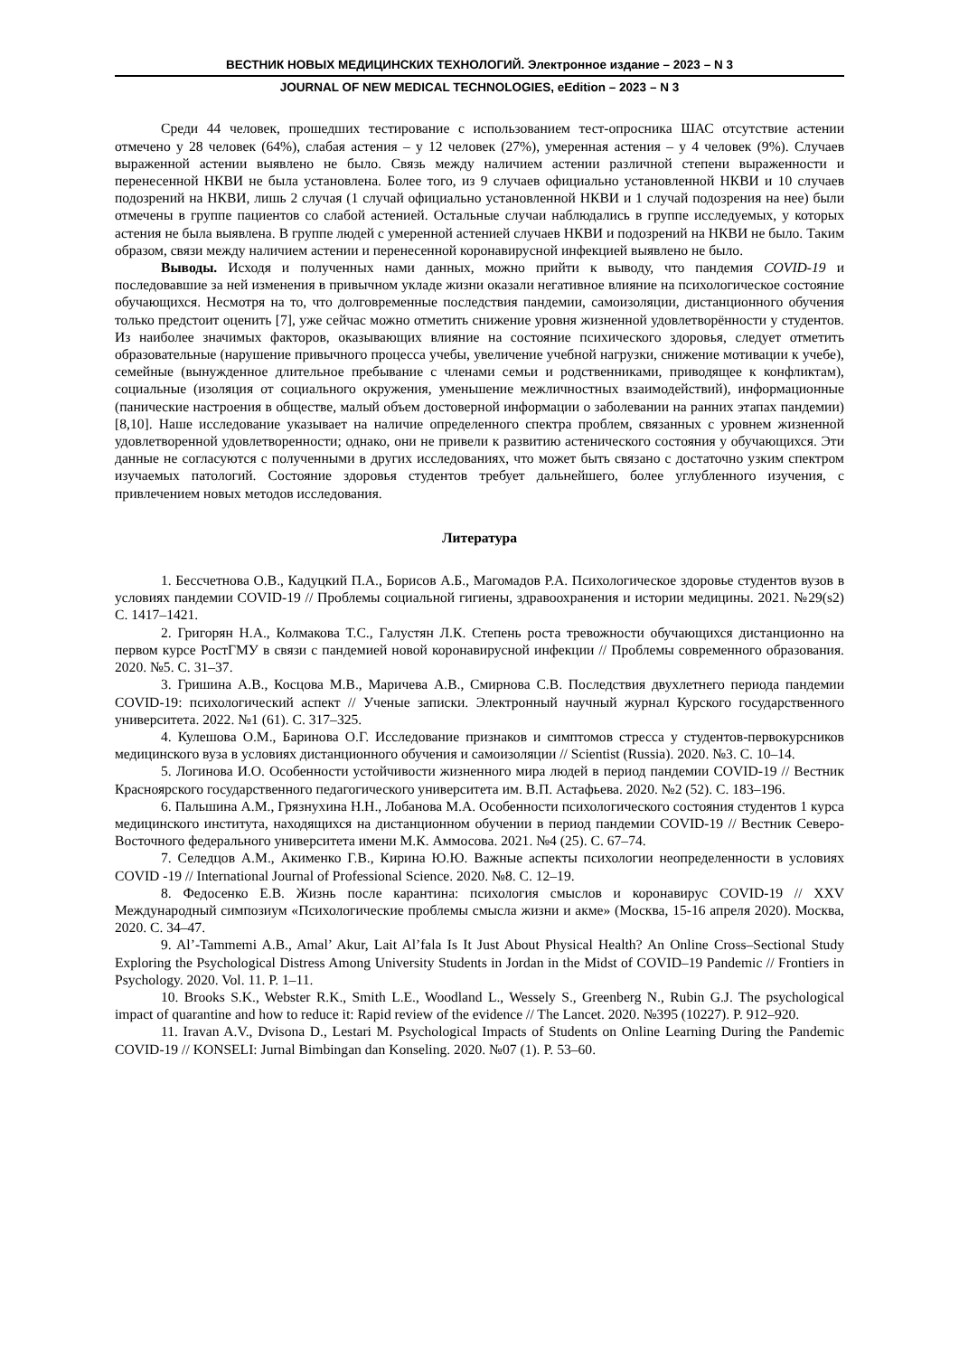ВЕСТНИК НОВЫХ МЕДИЦИНСКИХ ТЕХНОЛОГИЙ. Электронное издание – 2023 – N 3
JOURNAL OF NEW MEDICAL TECHNOLOGIES, eEdition – 2023 – N 3
Среди 44 человек, прошедших тестирование с использованием тест-опросника ШАС отсутствие астении отмечено у 28 человек (64%), слабая астения – у 12 человек (27%), умеренная астения – у 4 человек (9%). Случаев выраженной астении выявлено не было. Связь между наличием астении различной степени выраженности и перенесенной НКВИ не была установлена. Более того, из 9 случаев официально установленной НКВИ и 10 случаев подозрений на НКВИ, лишь 2 случая (1 случай официально установленной НКВИ и 1 случай подозрения на нее) были отмечены в группе пациентов со слабой астенией. Остальные случаи наблюдались в группе исследуемых, у которых астения не была выявлена. В группе людей с умеренной астенией случаев НКВИ и подозрений на НКВИ не было. Таким образом, связи между наличием астении и перенесенной коронавирусной инфекцией выявлено не было.
Выводы. Исходя и полученных нами данных, можно прийти к выводу, что пандемия COVID-19 и последовавшие за ней изменения в привычном укладе жизни оказали негативное влияние на психологическое состояние обучающихся. Несмотря на то, что долговременные последствия пандемии, самоизоляции, дистанционного обучения только предстоит оценить [7], уже сейчас можно отметить снижение уровня жизненной удовлетворённости у студентов. Из наиболее значимых факторов, оказывающих влияние на состояние психического здоровья, следует отметить образовательные (нарушение привычного процесса учебы, увеличение учебной нагрузки, снижение мотивации к учебе), семейные (вынужденное длительное пребывание с членами семьи и родственниками, приводящее к конфликтам), социальные (изоляция от социального окружения, уменьшение межличностных взаимодействий), информационные (панические настроения в обществе, малый объем достоверной информации о заболевании на ранних этапах пандемии) [8,10]. Наше исследование указывает на наличие определенного спектра проблем, связанных с уровнем жизненной удовлетворенной удовлетворенности; однако, они не привели к развитию астенического состояния у обучающихся. Эти данные не согласуются с полученными в других исследованиях, что может быть связано с достаточно узким спектром изучаемых патологий. Состояние здоровья студентов требует дальнейшего, более углубленного изучения, с привлечением новых методов исследования.
Литература
1. Бессчетнова О.В., Кадуцкий П.А., Борисов А.Б., Магомадов Р.А. Психологическое здоровье студентов вузов в условиях пандемии COVID-19 // Проблемы социальной гигиены, здравоохранения и истории медицины. 2021. №29(s2) С. 1417–1421.
2. Григорян Н.А., Колмакова Т.С., Галустян Л.К. Степень роста тревожности обучающихся дистанционно на первом курсе РостГМУ в связи с пандемией новой коронавирусной инфекции // Проблемы современного образования. 2020. №5. С. 31–37.
3. Гришина А.В., Косцова М.В., Маричева А.В., Смирнова С.В. Последствия двухлетнего периода пандемии COVID-19: психологический аспект // Ученые записки. Электронный научный журнал Курского государственного университета. 2022. №1 (61). С. 317–325.
4. Кулешова О.М., Баринова О.Г. Исследование признаков и симптомов стресса у студентов-первокурсников медицинского вуза в условиях дистанционного обучения и самоизоляции // Scientist (Russia). 2020. №3. С. 10–14.
5. Логинова И.О. Особенности устойчивости жизненного мира людей в период пандемии COVID-19 // Вестник Красноярского государственного педагогического университета им. В.П. Астафьева. 2020. №2 (52). С. 183–196.
6. Пальшина А.М., Грязнухина Н.Н., Лобанова М.А. Особенности психологического состояния студентов 1 курса медицинского института, находящихся на дистанционном обучении в период пандемии COVID-19 // Вестник Северо-Восточного федерального университета имени М.К. Аммосова. 2021. №4 (25). С. 67–74.
7. Селедцов А.М., Акименко Г.В., Кирина Ю.Ю. Важные аспекты психологии неопределенности в условиях COVID -19 // International Journal of Professional Science. 2020. №8. С. 12–19.
8. Федосенко Е.В. Жизнь после карантина: психология смыслов и коронавирус COVID-19 // XXV Международный симпозиум «Психологические проблемы смысла жизни и акме» (Москва, 15-16 апреля 2020). Москва, 2020. С. 34–47.
9. Al’-Tammemi A.B., Amal’ Akur, Lait Al’fala Is It Just About Physical Health? An Online Cross–Sectional Study Exploring the Psychological Distress Among University Students in Jordan in the Midst of COVID–19 Pandemic // Frontiers in Psychology. 2020. Vol. 11. P. 1–11.
10. Brooks S.K., Webster R.K., Smith L.E., Woodland L., Wessely S., Greenberg N., Rubin G.J. The psychological impact of quarantine and how to reduce it: Rapid review of the evidence // The Lancet. 2020. №395 (10227). P. 912–920.
11. Iravan A.V., Dvisona D., Lestari M. Psychological Impacts of Students on Online Learning During the Pandemic COVID-19 // KONSELI: Jurnal Bimbingan dan Konseling. 2020. №07 (1). P. 53–60.